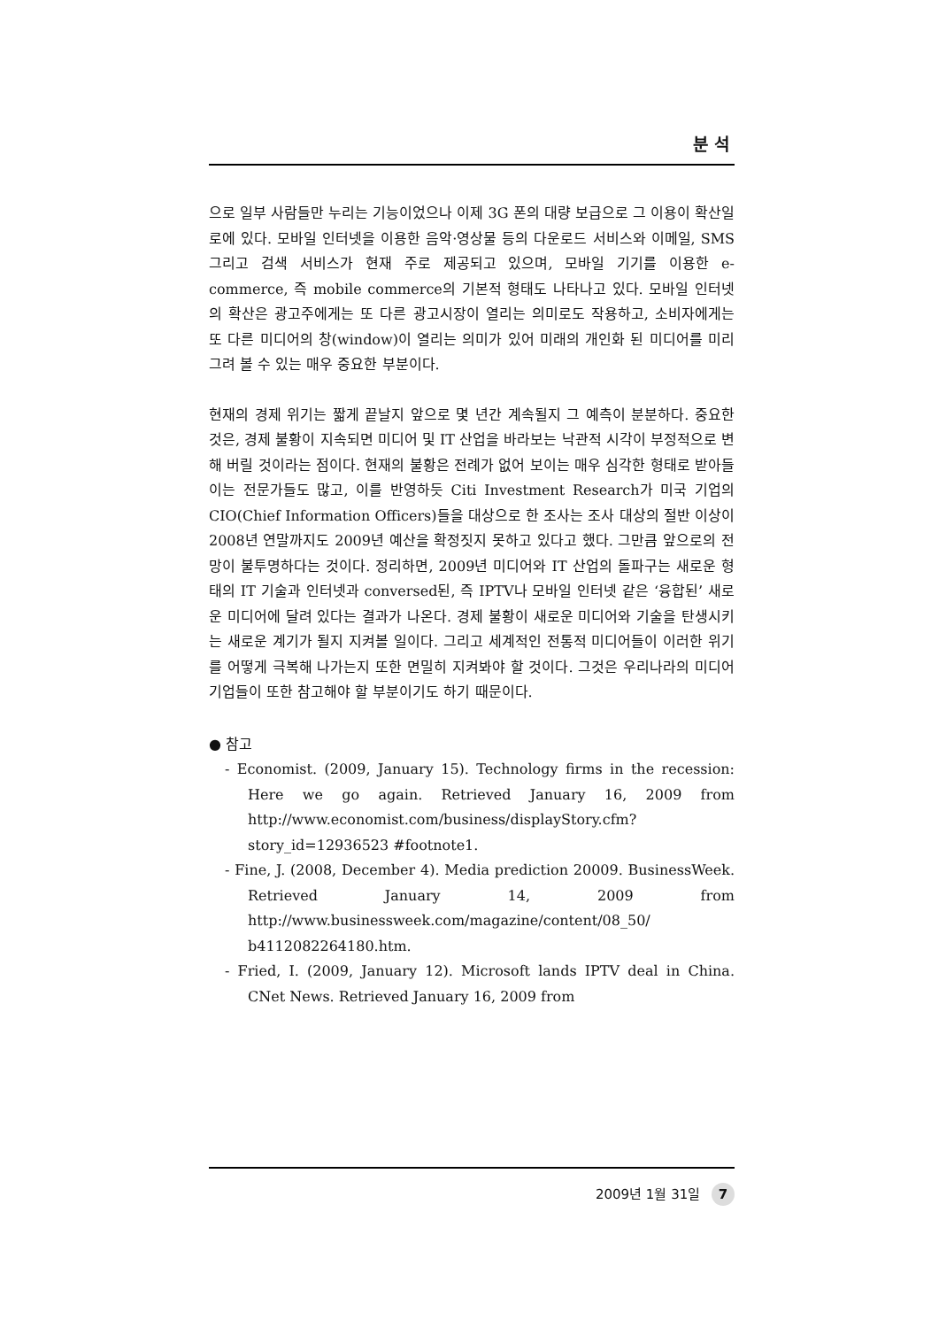분 석
으로 일부 사람들만 누리는 기능이었으나 이제 3G 폰의 대량 보급으로 그 이용이 확산일로에 있다. 모바일 인터넷을 이용한 음악·영상물 등의 다운로드 서비스와 이메일, SMS 그리고 검색 서비스가 현재 주로 제공되고 있으며, 모바일 기기를 이용한 e-commerce, 즉 mobile commerce의 기본적 형태도 나타나고 있다. 모바일 인터넷의 확산은 광고주에게는 또 다른 광고시장이 열리는 의미로도 작용하고, 소비자에게는 또 다른 미디어의 창(window)이 열리는 의미가 있어 미래의 개인화 된 미디어를 미리 그려 볼 수 있는 매우 중요한 부분이다.
현재의 경제 위기는 짧게 끝날지 앞으로 몇 년간 계속될지 그 예측이 분분하다. 중요한 것은, 경제 불황이 지속되면 미디어 및 IT 산업을 바라보는 낙관적 시각이 부정적으로 변해 버릴 것이라는 점이다. 현재의 불황은 전례가 없어 보이는 매우 심각한 형태로 받아들이는 전문가들도 많고, 이를 반영하듯 Citi Investment Research가 미국 기업의 CIO(Chief Information Officers)들을 대상으로 한 조사는 조사 대상의 절반 이상이 2008년 연말까지도 2009년 예산을 확정짓지 못하고 있다고 했다. 그만큼 앞으로의 전망이 불투명하다는 것이다. 정리하면, 2009년 미디어와 IT 산업의 돌파구는 새로운 형태의 IT 기술과 인터넷과 conversed된, 즉 IPTV나 모바일 인터넷 같은 ‘융합된’ 새로운 미디어에 달려 있다는 결과가 나온다. 경제 불황이 새로운 미디어와 기술을 탄생시키는 새로운 계기가 될지 지켜볼 일이다. 그리고 세계적인 전통적 미디어들이 이러한 위기를 어떻게 극복해 나가는지 또한 면밀히 지켜봐야 할 것이다. 그것은 우리나라의 미디어 기업들이 또한 참고해야 할 부분이기도 하기 때문이다.
● 참고
- Economist. (2009, January 15). Technology firms in the recession: Here we go again. Retrieved January 16, 2009 from http://www.economist.com/business/displayStory.cfm?story_id=12936523 #footnote1.
- Fine, J. (2008, December 4). Media prediction 20009. BusinessWeek. Retrieved January 14, 2009 from http://www.businessweek.com/magazine/content/08_50/ b4112082264180.htm.
- Fried, I. (2009, January 12). Microsoft lands IPTV deal in China. CNet News. Retrieved January 16, 2009 from
2009년 1월 31일 7